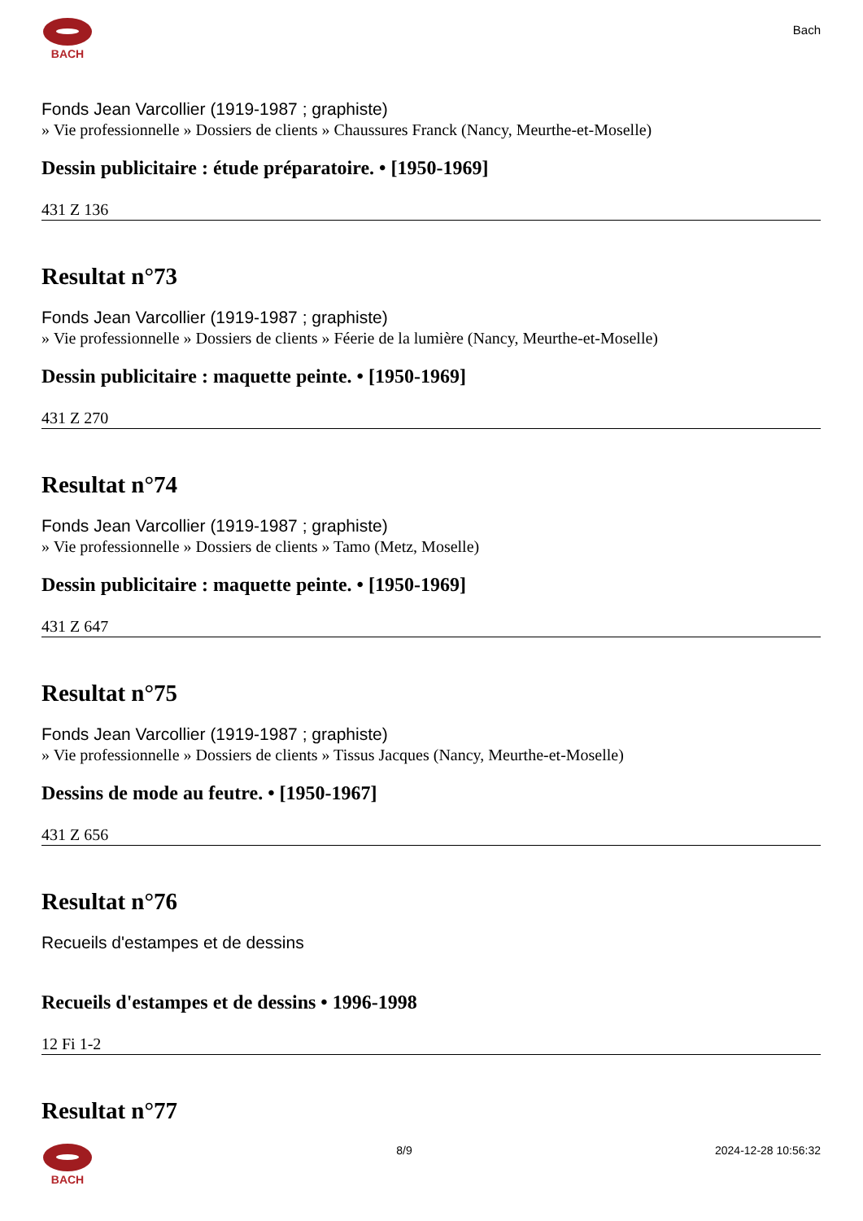BACH
Bach
Fonds Jean Varcollier (1919-1987 ; graphiste)
» Vie professionnelle » Dossiers de clients » Chaussures Franck (Nancy, Meurthe-et-Moselle)
Dessin publicitaire : étude préparatoire. • [1950-1969]
431 Z 136
Resultat n°73
Fonds Jean Varcollier (1919-1987 ; graphiste)
» Vie professionnelle » Dossiers de clients » Féerie de la lumière (Nancy, Meurthe-et-Moselle)
Dessin publicitaire : maquette peinte. • [1950-1969]
431 Z 270
Resultat n°74
Fonds Jean Varcollier (1919-1987 ; graphiste)
» Vie professionnelle » Dossiers de clients » Tamo (Metz, Moselle)
Dessin publicitaire : maquette peinte. • [1950-1969]
431 Z 647
Resultat n°75
Fonds Jean Varcollier (1919-1987 ; graphiste)
» Vie professionnelle » Dossiers de clients » Tissus Jacques (Nancy, Meurthe-et-Moselle)
Dessins de mode au feutre. • [1950-1967]
431 Z 656
Resultat n°76
Recueils d'estampes et de dessins
Recueils d'estampes et de dessins • 1996-1998
12 Fi 1-2
Resultat n°77
BACH 8/9 2024-12-28 10:56:32